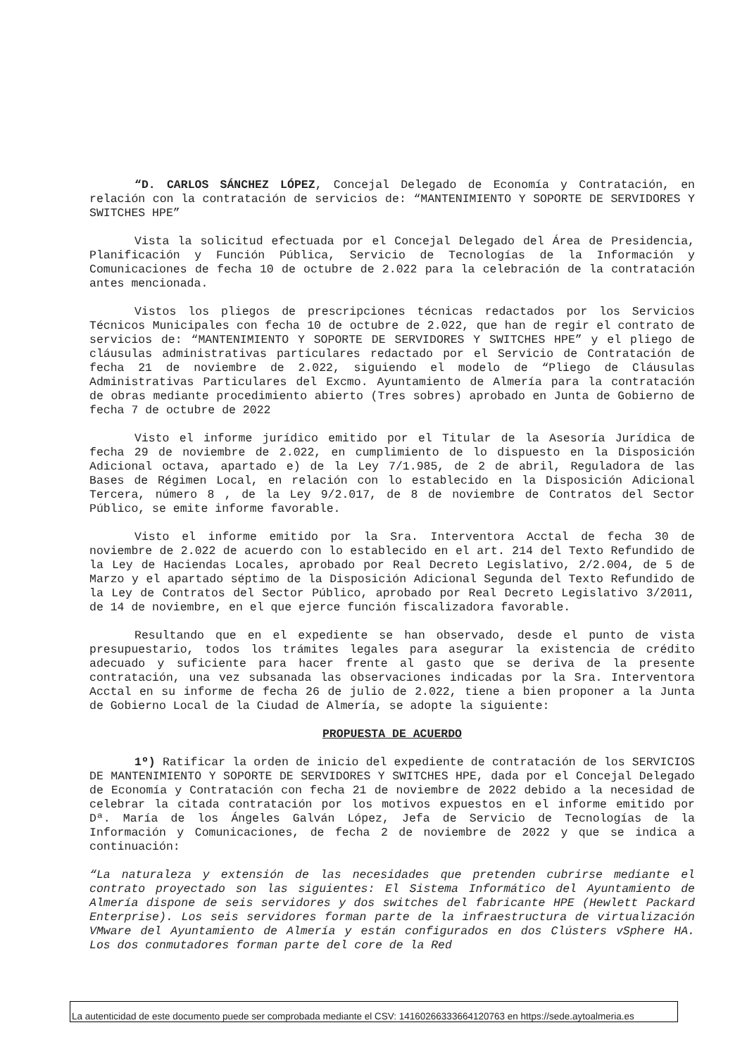“D. CARLOS SÁNCHEZ LÓPEZ, Concejal Delegado de Economía y Contratación, en relación con la contratación de servicios de: “MANTENIMIENTO Y SOPORTE DE SERVIDORES Y SWITCHES HPE”
Vista la solicitud efectuada por el Concejal Delegado del Área de Presidencia, Planificación y Función Pública, Servicio de Tecnologías de la Información y Comunicaciones de fecha 10 de octubre de 2.022 para la celebración de la contratación antes mencionada.
Vistos los pliegos de prescripciones técnicas redactados por los Servicios Técnicos Municipales con fecha 10 de octubre de 2.022, que han de regir el contrato de servicios de: “MANTENIMIENTO Y SOPORTE DE SERVIDORES Y SWITCHES HPE” y el pliego de cláusulas administrativas particulares redactado por el Servicio de Contratación de fecha 21 de noviembre de 2.022, siguiendo el modelo de “Pliego de Cláusulas Administrativas Particulares del Excmo. Ayuntamiento de Almería para la contratación de obras mediante procedimiento abierto (Tres sobres) aprobado en Junta de Gobierno de fecha 7 de octubre de 2022
Visto el informe jurídico emitido por el Titular de la Asesoría Jurídica de fecha 29 de noviembre de 2.022, en cumplimiento de lo dispuesto en la Disposición Adicional octava, apartado e) de la Ley 7/1.985, de 2 de abril, Reguladora de las Bases de Régimen Local, en relación con lo establecido en la Disposición Adicional Tercera, número 8 , de la Ley 9/2.017, de 8 de noviembre de Contratos del Sector Público, se emite informe favorable.
Visto el informe emitido por la Sra. Interventora Acctal de fecha 30 de noviembre de 2.022 de acuerdo con lo establecido en el art. 214 del Texto Refundido de la Ley de Haciendas Locales, aprobado por Real Decreto Legislativo, 2/2.004, de 5 de Marzo y el apartado séptimo de la Disposición Adicional Segunda del Texto Refundido de la Ley de Contratos del Sector Público, aprobado por Real Decreto Legislativo 3/2011, de 14 de noviembre, en el que ejerce función fiscalizadora favorable.
Resultando que en el expediente se han observado, desde el punto de vista presupuestario, todos los trámites legales para asegurar la existencia de crédito adecuado y suficiente para hacer frente al gasto que se deriva de la presente contratación, una vez subsanada las observaciones indicadas por la Sra. Interventora Acctal en su informe de fecha 26 de julio de 2.022, tiene a bien proponer a la Junta de Gobierno Local de la Ciudad de Almería, se adopte la siguiente:
PROPUESTA DE ACUERDO
1º) Ratificar la orden de inicio del expediente de contratación de los SERVICIOS DE MANTENIMIENTO Y SOPORTE DE SERVIDORES Y SWITCHES HPE, dada por el Concejal Delegado de Economía y Contratación con fecha 21 de noviembre de 2022 debido a la necesidad de celebrar la citada contratación por los motivos expuestos en el informe emitido por Dª. María de los Ángeles Galván López, Jefa de Servicio de Tecnologías de la Información y Comunicaciones, de fecha 2 de noviembre de 2022 y que se indica a continuación:
“La naturaleza y extensión de las necesidades que pretenden cubrirse mediante el contrato proyectado son las siguientes: El Sistema Informático del Ayuntamiento de Almería dispone de seis servidores y dos switches del fabricante HPE (Hewlett Packard Enterprise). Los seis servidores forman parte de la infraestructura de virtualización VMware del Ayuntamiento de Almería y están configurados en dos Clústers vSphere HA. Los dos conmutadores forman parte del core de la Red
La autenticidad de este documento puede ser comprobada mediante el CSV: 14160266333664120763 en https://sede.aytoalmeria.es